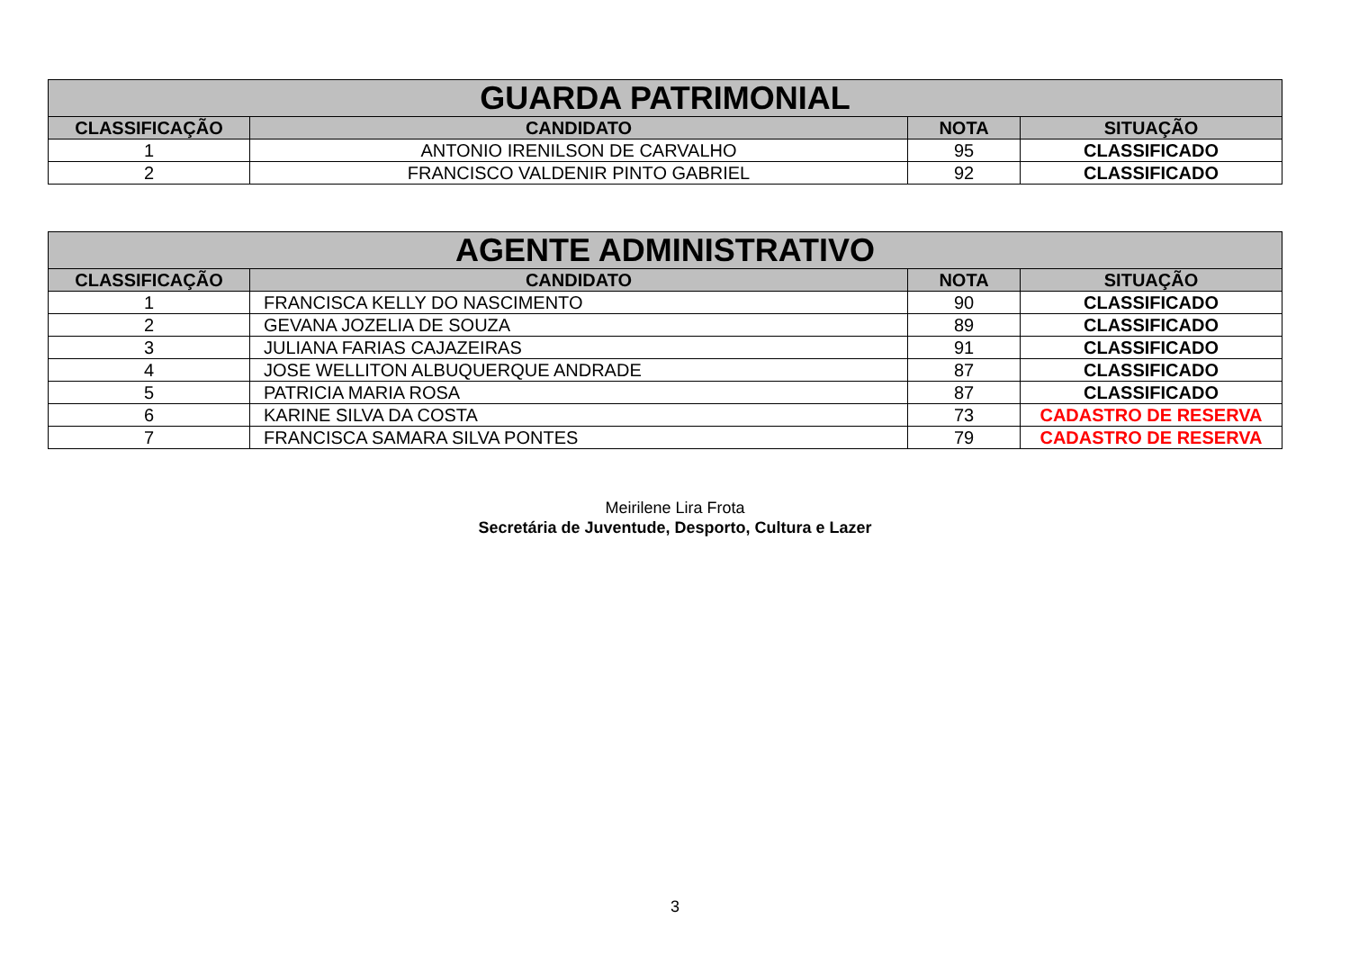| GUARDA PATRIMONIAL | | | |
| --- | --- | --- | --- |
| CLASSIFICAÇÃO | CANDIDATO | NOTA | SITUAÇÃO |
| 1 | ANTONIO IRENILSON DE CARVALHO | 95 | CLASSIFICADO |
| 2 | FRANCISCO VALDENIR PINTO GABRIEL | 92 | CLASSIFICADO |
| AGENTE ADMINISTRATIVO | | | |
| --- | --- | --- | --- |
| CLASSIFICAÇÃO | CANDIDATO | NOTA | SITUAÇÃO |
| 1 | FRANCISCA KELLY DO NASCIMENTO | 90 | CLASSIFICADO |
| 2 | GEVANA JOZELIA DE SOUZA | 89 | CLASSIFICADO |
| 3 | JULIANA FARIAS CAJAZEIRAS | 91 | CLASSIFICADO |
| 4 | JOSE WELLITON ALBUQUERQUE ANDRADE | 87 | CLASSIFICADO |
| 5 | PATRICIA MARIA ROSA | 87 | CLASSIFICADO |
| 6 | KARINE SILVA DA COSTA | 73 | CADASTRO DE RESERVA |
| 7 | FRANCISCA SAMARA SILVA PONTES | 79 | CADASTRO DE RESERVA |
Meirilene Lira Frota
Secretária de Juventude, Desporto, Cultura e Lazer
3